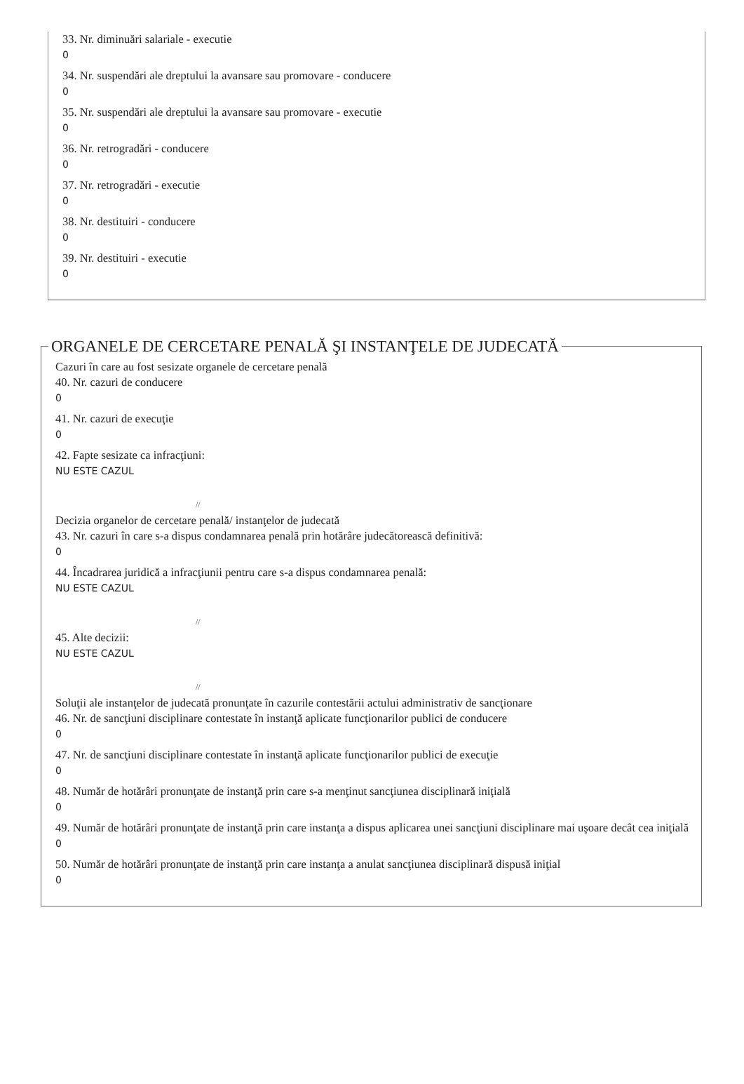33. Nr. diminuări salariale - executie
0
34. Nr. suspendări ale dreptului la avansare sau promovare - conducere
0
35. Nr. suspendări ale dreptului la avansare sau promovare - executie
0
36. Nr. retrogradări - conducere
0
37. Nr. retrogradări - executie
0
38. Nr. destituiri - conducere
0
39. Nr. destituiri - executie
0
ORGANELE DE CERCETARE PENALĂ ŞI INSTANŢELE DE JUDECATĂ
Cazuri în care au fost sesizate organele de cercetare penală
40. Nr. cazuri de conducere
0
41. Nr. cazuri de execuţie
0
42. Fapte sesizate ca infracţiuni:
NU ESTE CAZUL
//
Decizia organelor de cercetare penală/ instanţelor de judecată
43. Nr. cazuri în care s-a dispus condamnarea penală prin hotărâre judecătorească definitivă:
0
44. Încadrarea juridică a infracţiunii pentru care s-a dispus condamnarea penală:
NU ESTE CAZUL
//
45. Alte decizii:
NU ESTE CAZUL
//
Soluţii ale instanţelor de judecată pronunţate în cazurile contestării actului administrativ de sancţionare
46. Nr. de sancţiuni disciplinare contestate în instanţă aplicate funcţionarilor publici de conducere
0
47. Nr. de sancţiuni disciplinare contestate în instanţă aplicate funcţionarilor publici de execuţie
0
48. Număr de hotărâri pronunţate de instanţă prin care s-a menţinut sancţiunea disciplinară iniţială
0
49. Număr de hotărâri pronunţate de instanţă prin care instanţa a dispus aplicarea unei sancţiuni disciplinare mai uşoare decât cea iniţială
0
50. Număr de hotărâri pronunţate de instanţă prin care instanţa a anulat sancţiunea disciplinară dispusă iniţial
0